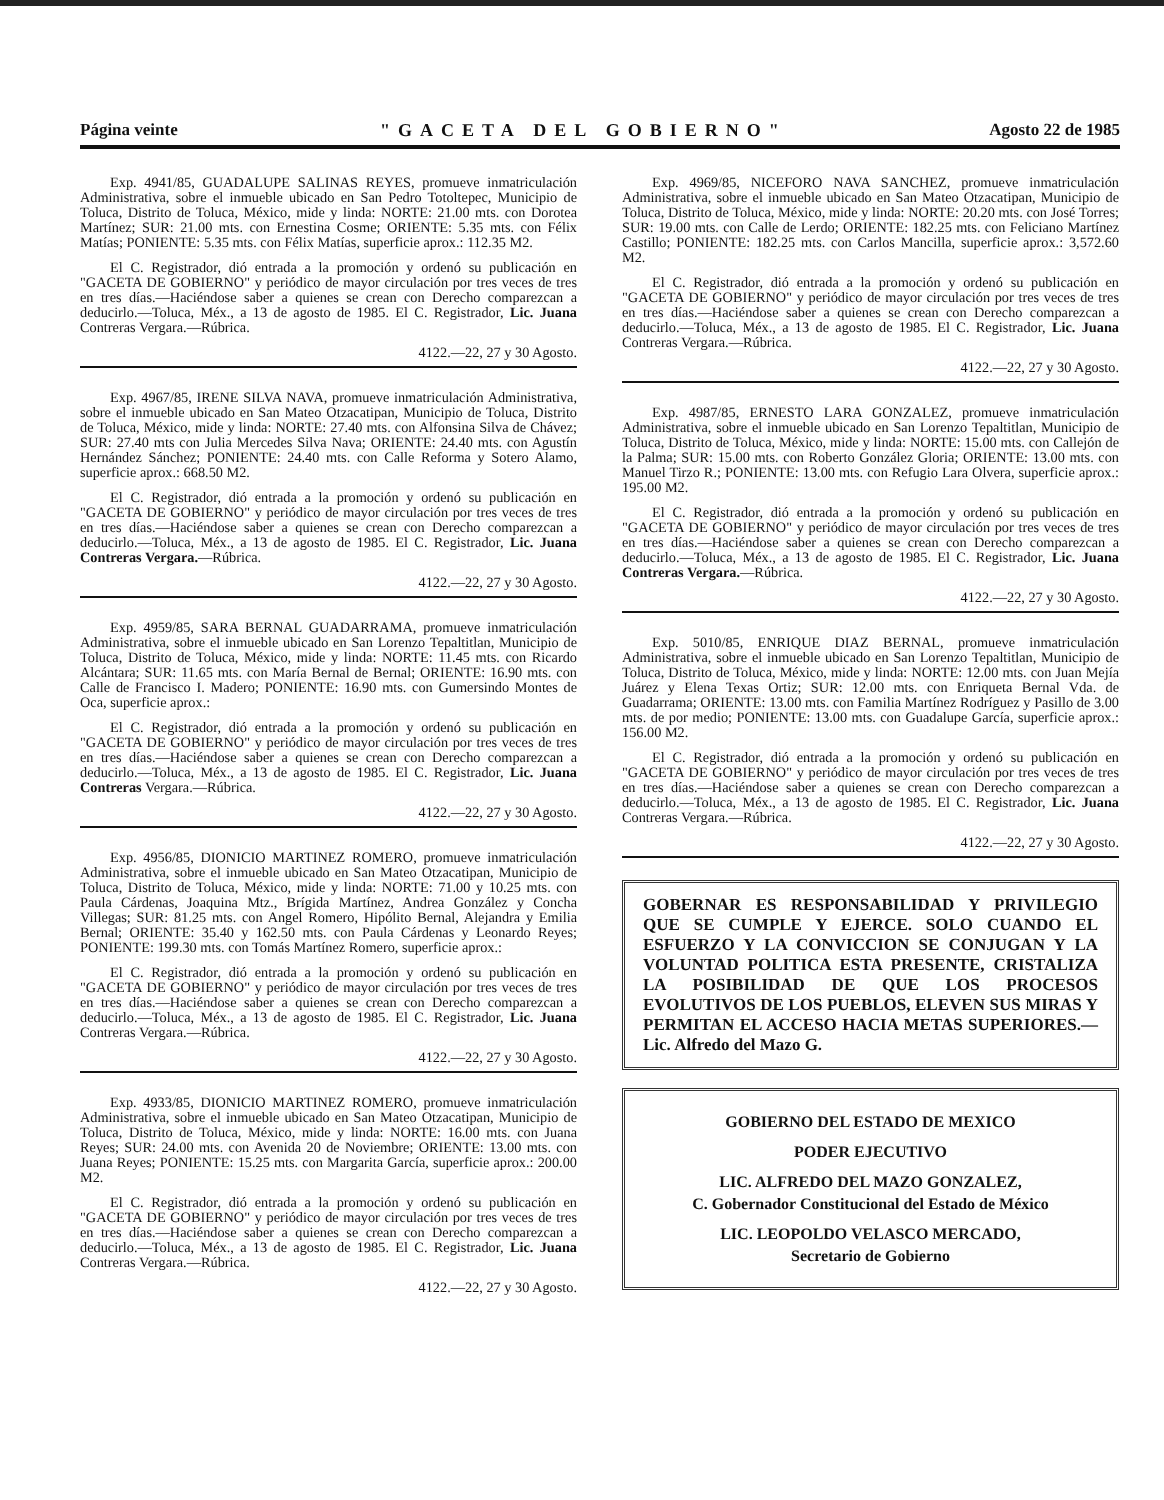Página veinte "GACETA DEL GOBIERNO" Agosto 22 de 1985
Exp. 4941/85, GUADALUPE SALINAS REYES, promueve inmatriculación Administrativa, sobre el inmueble ubicado en San Pedro Totoltepec, Municipio de Toluca, Distrito de Toluca, México, mide y linda: NORTE: 21.00 mts. con Dorotea Martínez; SUR: 21.00 mts. con Ernestina Cosme; ORIENTE: 5.35 mts. con Félix Matías; PONIENTE: 5.35 mts. con Félix Matías, superficie aprox.: 112.35 M2.
El C. Registrador, dió entrada a la promoción y ordenó su publicación en "GACETA DE GOBIERNO" y periódico de mayor circulación por tres veces de tres en tres días.—Haciéndose saber a quienes se crean con Derecho comparezcan a deducirlo.—Toluca, Méx., a 13 de agosto de 1985. El C. Registrador, Lic. Juana Contreras Vergara.—Rúbrica.
4122.—22, 27 y 30 Agosto.
Exp. 4967/85, IRENE SILVA NAVA, promueve inmatriculación Administrativa, sobre el inmueble ubicado en San Mateo Otzacatipan, Municipio de Toluca, Distrito de Toluca, México, mide y linda: NORTE: 27.40 mts. con Alfonsina Silva de Chávez; SUR: 27.40 mts con Julia Mercedes Silva Nava; ORIENTE: 24.40 mts. con Agustín Hernández Sánchez; PONIENTE: 24.40 mts. con Calle Reforma y Sotero Alamo, superficie aprox.: 668.50 M2.
El C. Registrador, dió entrada a la promoción y ordenó su publicación en "GACETA DE GOBIERNO" y periódico de mayor circulación por tres veces de tres en tres días.—Haciéndose saber a quienes se crean con Derecho comparezcan a deducirlo.—Toluca, Méx., a 13 de agosto de 1985. El C. Registrador, Lic. Juana Contreras Vergara.—Rúbrica.
4122.—22, 27 y 30 Agosto.
Exp. 4959/85, SARA BERNAL GUADARRAMA, promueve inmatriculación Administrativa, sobre el inmueble ubicado en San Lorenzo Tepaltitlan, Municipio de Toluca, Distrito de Toluca, México, mide y linda: NORTE: 11.45 mts. con Ricardo Alcántara; SUR: 11.65 mts. con María Bernal de Bernal; ORIENTE: 16.90 mts. con Calle de Francisco I. Madero; PONIENTE: 16.90 mts. con Gumersindo Montes de Oca, superficie aprox.:
El C. Registrador, dió entrada a la promoción y ordenó su publicación en "GACETA DE GOBIERNO" y periódico de mayor circulación por tres veces de tres en tres días.—Haciéndose saber a quienes se crean con Derecho comparezcan a deducirlo.—Toluca, Méx., a 13 de agosto de 1985. El C. Registrador, Lic. Juana Contreras Vergara.—Rúbrica.
4122.—22, 27 y 30 Agosto.
Exp. 4956/85, DIONICIO MARTINEZ ROMERO, promueve inmatriculación Administrativa, sobre el inmueble ubicado en San Mateo Otzacatipan, Municipio de Toluca, Distrito de Toluca, México, mide y linda: NORTE: 71.00 y 10.25 mts. con Paula Cárdenas, Joaquina Mtz., Brígida Martínez, Andrea González y Concha Villegas; SUR: 81.25 mts. con Angel Romero, Hipólito Bernal, Alejandra y Emilia Bernal; ORIENTE: 35.40 y 162.50 mts. con Paula Cárdenas y Leonardo Reyes; PONIENTE: 199.30 mts. con Tomás Martínez Romero, superficie aprox.:
El C. Registrador, dió entrada a la promoción y ordenó su publicación en "GACETA DE GOBIERNO" y periódico de mayor circulación por tres veces de tres en tres días.—Haciéndose saber a quienes se crean con Derecho comparezcan a deducirlo.—Toluca, Méx., a 13 de agosto de 1985. El C. Registrador, Lic. Juana Contreras Vergara.—Rúbrica.
4122.—22, 27 y 30 Agosto.
Exp. 4933/85, DIONICIO MARTINEZ ROMERO, promueve inmatriculación Administrativa, sobre el inmueble ubicado en San Mateo Otzacatipan, Municipio de Toluca, Distrito de Toluca, México, mide y linda: NORTE: 16.00 mts. con Juana Reyes; SUR: 24.00 mts. con Avenida 20 de Noviembre; ORIENTE: 13.00 mts. con Juana Reyes; PONIENTE: 15.25 mts. con Margarita García, superficie aprox.: 200.00 M2.
El C. Registrador, dió entrada a la promoción y ordenó su publicación en "GACETA DE GOBIERNO" y periódico de mayor circulación por tres veces de tres en tres días.—Haciéndose saber a quienes se crean con Derecho comparezcan a deducirlo.—Toluca, Méx., a 13 de agosto de 1985. El C. Registrador, Lic. Juana Contreras Vergara.—Rúbrica.
4122.—22, 27 y 30 Agosto.
Exp. 4969/85, NICEFORO NAVA SANCHEZ, promueve inmatriculación Administrativa, sobre el inmueble ubicado en San Mateo Otzacatipan, Municipio de Toluca, Distrito de Toluca, México, mide y linda: NORTE: 20.20 mts. con José Torres; SUR: 19.00 mts. con Calle de Lerdo; ORIENTE: 182.25 mts. con Feliciano Martínez Castillo; PONIENTE: 182.25 mts. con Carlos Mancilla, superficie aprox.: 3,572.60 M2.
El C. Registrador, dió entrada a la promoción y ordenó su publicación en "GACETA DE GOBIERNO" y periódico de mayor circulación por tres veces de tres en tres días.—Haciéndose saber a quienes se crean con Derecho comparezcan a deducirlo.—Toluca, Méx., a 13 de agosto de 1985. El C. Registrador, Lic. Juana Contreras Vergara.—Rúbrica.
4122.—22, 27 y 30 Agosto.
Exp. 4987/85, ERNESTO LARA GONZALEZ, promueve inmatriculación Administrativa, sobre el inmueble ubicado en San Lorenzo Tepaltitlan, Municipio de Toluca, Distrito de Toluca, México, mide y linda: NORTE: 15.00 mts. con Callejón de la Palma; SUR: 15.00 mts. con Roberto González Gloria; ORIENTE: 13.00 mts. con Manuel Tirzo R.; PONIENTE: 13.00 mts. con Refugio Lara Olvera, superficie aprox.: 195.00 M2.
El C. Registrador, dió entrada a la promoción y ordenó su publicación en "GACETA DE GOBIERNO" y periódico de mayor circulación por tres veces de tres en tres días.—Haciéndose saber a quienes se crean con Derecho comparezcan a deducirlo.—Toluca, Méx., a 13 de agosto de 1985. El C. Registrador, Lic. Juana Contreras Vergara.—Rúbrica.
4122.—22, 27 y 30 Agosto.
Exp. 5010/85, ENRIQUE DIAZ BERNAL, promueve inmatriculación Administrativa, sobre el inmueble ubicado en San Lorenzo Tepaltitlan, Municipio de Toluca, Distrito de Toluca, México, mide y linda: NORTE: 12.00 mts. con Juan Mejía Juárez y Elena Texas Ortiz; SUR: 12.00 mts. con Enriqueta Bernal Vda. de Guadarrama; ORIENTE: 13.00 mts. con Familia Martínez Rodríguez y Pasillo de 3.00 mts. de por medio; PONIENTE: 13.00 mts. con Guadalupe García, superficie aprox.: 156.00 M2.
El C. Registrador, dió entrada a la promoción y ordenó su publicación en "GACETA DE GOBIERNO" y periódico de mayor circulación por tres veces de tres en tres días.—Haciéndose saber a quienes se crean con Derecho comparezcan a deducirlo.—Toluca, Méx., a 13 de agosto de 1985. El C. Registrador, Lic. Juana Contreras Vergara.—Rúbrica.
4122.—22, 27 y 30 Agosto.
GOBERNAR ES RESPONSABILIDAD Y PRIVILEGIO QUE SE CUMPLE Y EJERCE. SOLO CUANDO EL ESFUERZO Y LA CONVICCION SE CONJUGAN Y LA VOLUNTAD POLITICA ESTA PRESENTE, CRISTALIZA LA POSIBILIDAD DE QUE LOS PROCESOS EVOLUTIVOS DE LOS PUEBLOS, ELEVEN SUS MIRAS Y PERMITAN EL ACCESO HACIA METAS SUPERIORES.—Lic. Alfredo del Mazo G.
GOBIERNO DEL ESTADO DE MEXICO
PODER EJECUTIVO
LIC. ALFREDO DEL MAZO GONZALEZ,
C. Gobernador Constitucional del Estado de México
LIC. LEOPOLDO VELASCO MERCADO,
Secretario de Gobierno